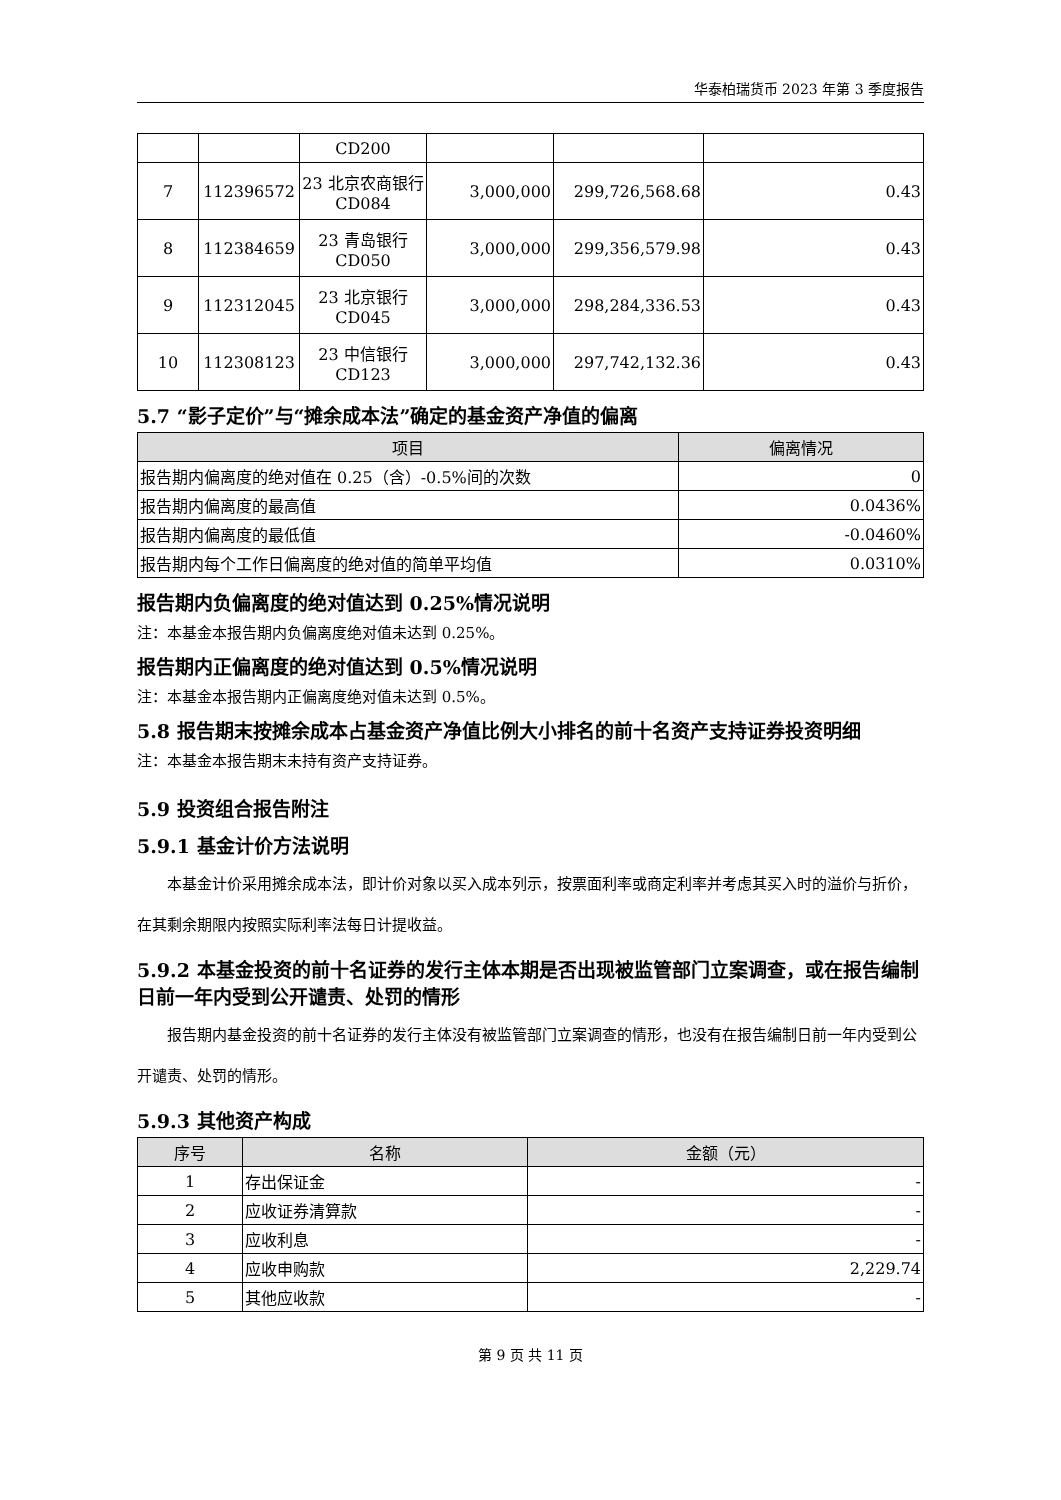华泰柏瑞货币 2023 年第 3 季度报告
| | | CD200 | | | |
| 7 | 112396572 | 23 北京农商银行 CD084 | 3,000,000 | 299,726,568.68 | 0.43 |
| 8 | 112384659 | 23 青岛银行 CD050 | 3,000,000 | 299,356,579.98 | 0.43 |
| 9 | 112312045 | 23 北京银行 CD045 | 3,000,000 | 298,284,336.53 | 0.43 |
| 10 | 112308123 | 23 中信银行 CD123 | 3,000,000 | 297,742,132.36 | 0.43 |
5.7 “影子定价”与“摊余成本法”确定的基金资产净值的偏离
| 项目 | 偏离情况 |
| --- | --- |
| 报告期内偏离度的绝对值在 0.25（含）-0.5%间的次数 | 0 |
| 报告期内偏离度的最高值 | 0.0436% |
| 报告期内偏离度的最低值 | -0.0460% |
| 报告期内每个工作日偏离度的绝对值的简单平均值 | 0.0310% |
报告期内负偏离度的绝对值达到 0.25%情况说明
注：本基金本报告期内负偏离度绝对值未达到 0.25%。
报告期内正偏离度的绝对值达到 0.5%情况说明
注：本基金本报告期内正偏离度绝对值未达到 0.5%。
5.8 报告期末按摊余成本占基金资产净值比例大小排名的前十名资产支持证券投资明细
注：本基金本报告期末未持有资产支持证券。
5.9 投资组合报告附注
5.9.1 基金计价方法说明
本基金计价采用摊余成本法，即计价对象以买入成本列示，按票面利率或商定利率并考虑其买入时的溢价与折价，在其剩余期限内按照实际利率法每日计提收益。
5.9.2 本基金投资的前十名证券的发行主体本期是否出现被监管部门立案调查，或在报告编制日前一年内受到公开谴责、处罚的情形
报告期内基金投资的前十名证券的发行主体没有被监管部门立案调查的情形，也没有在报告编制日前一年内受到公开谴责、处罚的情形。
5.9.3 其他资产构成
| 序号 | 名称 | 金额（元） |
| --- | --- | --- |
| 1 | 存出保证金 | - |
| 2 | 应收证券清算款 | - |
| 3 | 应收利息 | - |
| 4 | 应收申购款 | 2,229.74 |
| 5 | 其他应收款 | - |
第 9 页 共 11 页